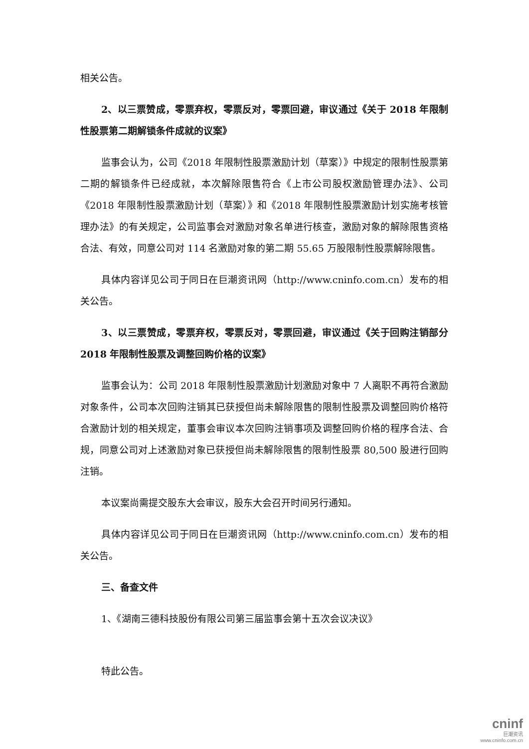相关公告。
2、以三票赞成，零票弃权，零票反对，零票回避，审议通过《关于 2018 年限制性股票第二期解锁条件成就的议案》
监事会认为，公司《2018 年限制性股票激励计划（草案）》中规定的限制性股票第二期的解锁条件已经成就，本次解除限售符合《上市公司股权激励管理办法》、公司《2018 年限制性股票激励计划（草案）》和《2018 年限制性股票激励计划实施考核管理办法》的有关规定，公司监事会对激励对象名单进行核查，激励对象的解除限售资格合法、有效，同意公司对 114 名激励对象的第二期 55.65 万股限制性股票解除限售。
具体内容详见公司于同日在巨潮资讯网（http://www.cninfo.com.cn）发布的相关公告。
3、以三票赞成，零票弃权，零票反对，零票回避，审议通过《关于回购注销部分 2018 年限制性股票及调整回购价格的议案》
监事会认为：公司 2018 年限制性股票激励计划激励对象中 7 人离职不再符合激励对象条件，公司本次回购注销其已获授但尚未解除限售的限制性股票及调整回购价格符合激励计划的相关规定，董事会审议本次回购注销事项及调整回购价格的程序合法、合规，同意公司对上述激励对象已获授但尚未解除限售的限制性股票 80,500 股进行回购注销。
本议案尚需提交股东大会审议，股东大会召开时间另行通知。
具体内容详见公司于同日在巨潮资讯网（http://www.cninfo.com.cn）发布的相关公告。
三、备查文件
1、《湖南三德科技股份有限公司第三届监事会第十五次会议决议》
特此公告。
cninf
巨潮资讯
www.cninfo.com.cn